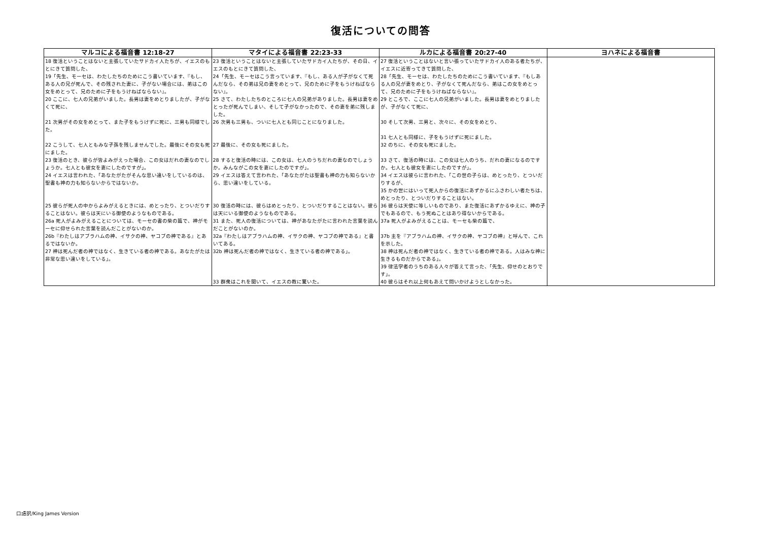復活についての問答
| マルコによる福音書 12:18-27 | マタイによる福音書 22:23-33 | ルカによる福音書 20:27-40 | ヨハネによる福音書 |
| --- | --- | --- | --- |
| 18 復活ということはないと主張していたサドカイ人たちが、イエスのもとにきて質問した、 | 23 復活ということはないと主張していたサドカイ人たちが、その日、イエスのもとにきて質問した、 | 27 復活ということはないと言い張っていたサドカイ人のある者たちが、イエスに近寄ってきて質問した、 | |
| 19「先生、モーセは、わたしたちのためにこう書いています、『もし、ある人の兄が死んで、その残された妻に、子がない場合には、弟はこの女をめとって、兄のために子をもうけねばならない』。 | 24「先生、モーセはこう言っています、『もし、ある人が子がなくて死んだなら、その弟は兄の妻をめとって、兄のために子をもうけねばならない』。 | 28「先生、モーセは、わたしたちのためにこう書いています、『もしある人の兄が妻をめとり、子がなくて死んだなら、弟はこの女をめとって、兄のために子をもうけねばならない』。 | |
| 20 ここに、七人の兄弟がいました。長男は妻をめとりましたが、子がなくて死に、 | 25 さて、わたしたちのところに七人の兄弟がありました。長男は妻をめとったが死んでしまい、そして子がなかったので、その妻を弟に残しました。 | 29 ところで、ここに七人の兄弟がいました。長男は妻をめとりましたが、子がなくて死に、 | |
| 21 次男がその女をめとって、また子をもうけずに死に、三男も同様でした。 | 26 次男も三男も、ついに七人とも同じことになりました。 | 30 そして次男、三男と、次々に、その女をめとり、 | |
| | | 31 七人とも同様に、子をもうけずに死にました。 | |
| 22 こうして、七人ともみな子孫を残しませんでした。最後にその女も死にました。 | 27 最後に、その女も死にました。 | 32 のちに、その女も死にました。 | |
| 23 復活のとき、彼らが皆よみがえった場合、この女はだれの妻なのでしょうか。七人とも彼女を妻にしたのですが」。 | 28 すると復活の時には、この女は、七人のうちだれの妻なのでしょうか。みんながこの女を妻にしたのですが」。 | 33 さて、復活の時には、この女は七人のうち、だれの妻になるのですか。七人とも彼女を妻にしたのですが」。 | |
| 24 イエスは言われた、「あなたがたがそんな思い違いをしているのは、聖書も神の力も知らないからではないか。 | 29 イエスは答えて言われた、「あなたがたは聖書も神の力も知らないから、思い違いをしている。 | 34 イエスは彼らに言われた、「この世の子らは、めとったり、とついだりするが、 | |
| | | 35 かの世にはいって死人からの復活にあずかるにふさわしい者たちは、めとったり、とついだりすることはない。 | |
| 25 彼らが死人の中からよみがえるときには、めとったり、とついだりすることはない。彼らは天にいる御使のようなものである。 | 30 復活の時には、彼らはめとったり、とついだりすることはない。彼らは天にいる御使のようなものである。 | 36 彼らは天使に等しいものであり、また復活にあずかるゆえに、神の子でもあるので、もう死ぬことはあり得ないからである。 | |
| 26a 死人がよみがえることについては、モーセの書の柴の篇で、神がモーセに仰せられた言葉を読んだことがないのか。 | 31 また、死人の復活については、神があなたがたに言われた言葉を読んだことがないのか。 | 37a 死人がよみがえることは、モーセも柴の篇で、 | |
| 26b『わたしはアブラハムの神、イサクの神、ヤコブの神である』とあるではないか。 | 32a『わたしはアブラハムの神、イサクの神、ヤコブの神である』と書いてある。 | 37b 主を『アブラハムの神、イサクの神、ヤコブの神』と呼んで、これを示した。 | |
| 27 神は死んだ者の神ではなく、生きている者の神である。あなたがたは非常な思い違いをしている」。 | 32b 神は死んだ者の神ではなく、生きている者の神である」。 | 38 神は死んだ者の神ではなく、生きている者の神である。人はみな神に生きるものだからである」。 | |
| | | 39 律法学者のうちのある人々が答えて言った、「先生、仰せのとおりです」。 | |
| | 33 群衆はこれを聞いて、イエスの教に驚いた。 | 40 彼らはそれ以上何もあえて問いかけようとしなかった。 | |
口語訳/King James Version